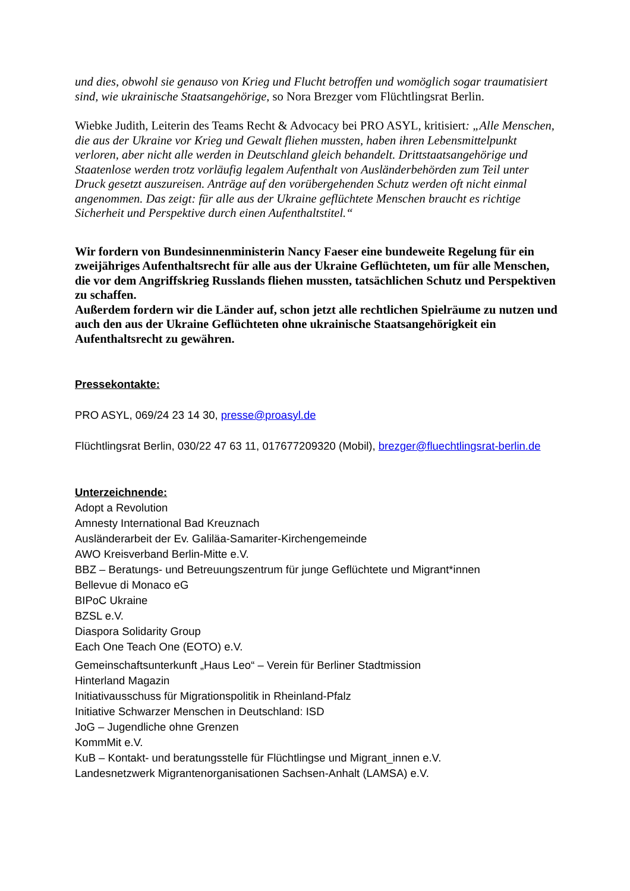und dies, obwohl sie genauso von Krieg und Flucht betroffen und womöglich sogar traumatisiert sind, wie ukrainische Staatsangehörige, so Nora Brezger vom Flüchtlingsrat Berlin.
Wiebke Judith, Leiterin des Teams Recht & Advocacy bei PRO ASYL, kritisiert: „Alle Menschen, die aus der Ukraine vor Krieg und Gewalt fliehen mussten, haben ihren Lebensmittelpunkt verloren, aber nicht alle werden in Deutschland gleich behandelt. Drittstaatsangehörige und Staatenlose werden trotz vorläufig legalem Aufenthalt von Ausländerbehörden zum Teil unter Druck gesetzt auszureisen. Anträge auf den vorübergehenden Schutz werden oft nicht einmal angenommen. Das zeigt: für alle aus der Ukraine geflüchtete Menschen braucht es richtige Sicherheit und Perspektive durch einen Aufenthaltstitel.“
Wir fordern von Bundesinnenministerin Nancy Faeser eine bundeweite Regelung für ein zweijähriges Aufenthaltsrecht für alle aus der Ukraine Geflüchteten, um für alle Menschen, die vor dem Angriffskrieg Russlands fliehen mussten, tatsächlichen Schutz und Perspektiven zu schaffen.
Außerdem fordern wir die Länder auf, schon jetzt alle rechtlichen Spielräume zu nutzen und auch den aus der Ukraine Geflüchteten ohne ukrainische Staatsangehörigkeit ein Aufenthaltsrecht zu gewähren.
Pressekontakte:
PRO ASYL, 069/24 23 14 30, presse@proasyl.de
Flüchtlingsrat Berlin, 030/22 47 63 11, 017677209320 (Mobil), brezger@fluechtlingsrat-berlin.de
Unterzeichnende:
Adopt a Revolution
Amnesty International Bad Kreuznach
Ausländerarbeit der Ev. Galiläa-Samariter-Kirchengemeinde
AWO Kreisverband Berlin-Mitte e.V.
BBZ – Beratungs- und Betreuungszentrum für junge Geflüchtete und Migrant*innen
Bellevue di Monaco eG
BIPoC Ukraine
BZSL e.V.
Diaspora Solidarity Group
Each One Teach One (EOTO) e.V.
Gemeinschaftsunterkunft „Haus Leo“ – Verein für Berliner Stadtmission
Hinterland Magazin
Initiativausschuss für Migrationspolitik in Rheinland-Pfalz
Initiative Schwarzer Menschen in Deutschland: ISD
JoG – Jugendliche ohne Grenzen
KommMit e.V.
KuB – Kontakt- und beratungsstelle für Flüchtlingse und Migrant_innen e.V.
Landesnetzwerk Migrantenorganisationen Sachsen-Anhalt (LAMSA) e.V.